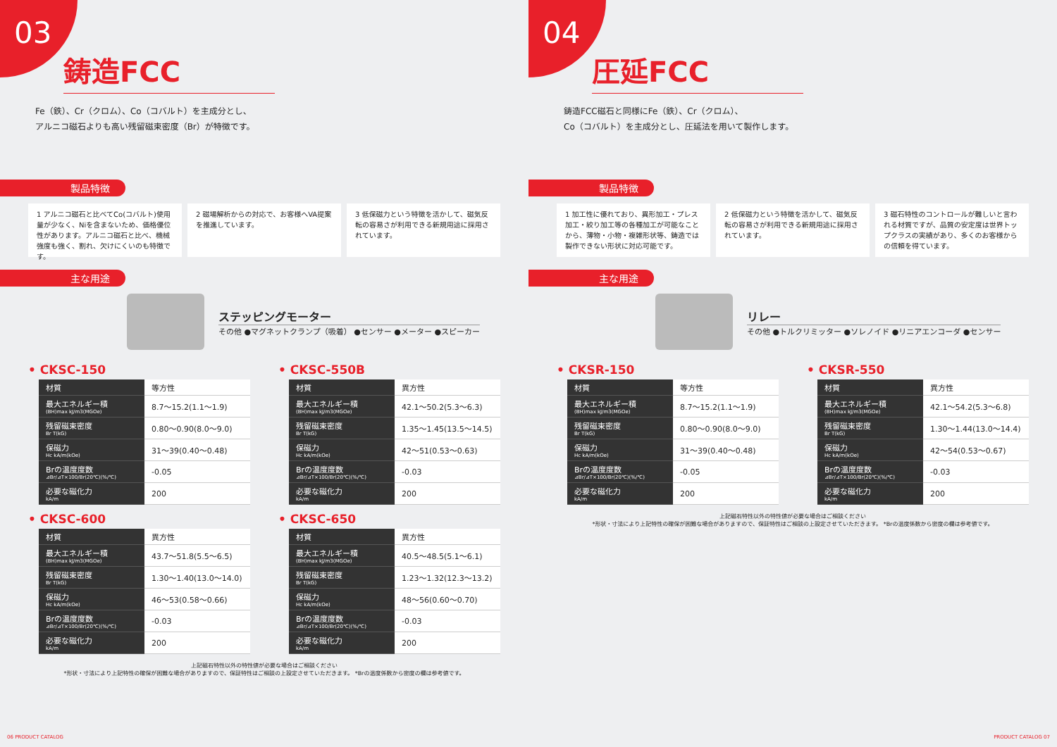03
鋳造FCC
Fe（鉄）、Cr（クロム）、Co（コバルト）を主成分とし、
アルニコ磁石よりも高い残留磁束密度（Br）が特徴です。
製品特徴
1 アルニコ磁石と比べてCo(コバルト)使用量が少なく、Niを含まないため、価格優位性があります。アルニコ磁石と比べ、機械強度も強く、割れ、欠けにくいのも特徴です。
2 磁場解析からの対応で、お客様へVA提案を推進しています。
3 低保磁力という特徴を活かして、磁気反転の容易さが利用できる新規用途に採用されています。
主な用途
ステッピングモーター
その他 ●マグネットクランプ（吸着） ●センサー ●メーター ●スピーカー
• CKSC-150
| 材質 | 等方性 |
| 最大エネルギー積 (BH)max kJ/m3(MGOe) | 8.7～15.2(1.1～1.9) |
| 残留磁束密度 Br T(kG) | 0.80～0.90(8.0～9.0) |
| 保磁力 Hc kA/m(kOe) | 31～39(0.40～0.48) |
| Brの温度度数 ⊿Br/⊿T×100/Br(20℃)(%/℃) | -0.05 |
| 必要な磁化力 kA/m | 200 |
• CKSC-550B
| 材質 | 異方性 |
| 最大エネルギー積 (BH)max kJ/m3(MGOe) | 42.1～50.2(5.3～6.3) |
| 残留磁束密度 Br T(kG) | 1.35～1.45(13.5～14.5) |
| 保磁力 Hc kA/m(kOe) | 42～51(0.53～0.63) |
| Brの温度度数 ⊿Br/⊿T×100/Br(20℃)(%/℃) | -0.03 |
| 必要な磁化力 kA/m | 200 |
• CKSC-600
| 材質 | 異方性 |
| 最大エネルギー積 (BH)max kJ/m3(MGOe) | 43.7～51.8(5.5～6.5) |
| 残留磁束密度 Br T(kG) | 1.30～1.40(13.0～14.0) |
| 保磁力 Hc kA/m(kOe) | 46～53(0.58～0.66) |
| Brの温度度数 ⊿Br/⊿T×100/Br(20℃)(%/℃) | -0.03 |
| 必要な磁化力 kA/m | 200 |
• CKSC-650
| 材質 | 異方性 |
| 最大エネルギー積 (BH)max kJ/m3(MGOe) | 40.5～48.5(5.1～6.1) |
| 残留磁束密度 Br T(kG) | 1.23～1.32(12.3～13.2) |
| 保磁力 Hc kA/m(kOe) | 48～56(0.60～0.70) |
| Brの温度度数 ⊿Br/⊿T×100/Br(20℃)(%/℃) | -0.03 |
| 必要な磁化力 kA/m | 200 |
上記磁石特性以外の特性値が必要な場合はご相談ください
*形状・寸法により上記特性の確保が困難な場合がありますので、保証特性はご相談の上設定させていただきます。 *Brの温度係数から密度の欄は参考値です。
06 PRODUCT CATALOG
04
圧延FCC
鋳造FCC磁石と同様にFe（鉄）、Cr（クロム）、
Co（コバルト）を主成分とし、圧延法を用いて製作します。
製品特徴
1 加工性に優れており、異形加工・プレス加工・絞り加工等の各種加工が可能なことから、薄物・小物・複雑形状等、鋳造では製作できない形状に対応可能です。
2 低保磁力という特徴を活かして、磁気反転の容易さが利用できる新規用途に採用されています。
3 磁石特性のコントロールが難しいと言われる材質ですが、品質の安定度は世界トップクラスの実績があり、多くのお客様からの信頼を得ています。
主な用途
リレー
その他 ●トルクリミッター ●ソレノイド ●リニアエンコーダ ●センサー
• CKSR-150
| 材質 | 等方性 |
| 最大エネルギー積 (BH)max kJ/m3(MGOe) | 8.7～15.2(1.1～1.9) |
| 残留磁束密度 Br T(kG) | 0.80～0.90(8.0～9.0) |
| 保磁力 Hc kA/m(kOe) | 31～39(0.40～0.48) |
| Brの温度度数 ⊿Br/⊿T×100/Br(20℃)(%/℃) | -0.05 |
| 必要な磁化力 kA/m | 200 |
• CKSR-550
| 材質 | 異方性 |
| 最大エネルギー積 (BH)max kJ/m3(MGOe) | 42.1～54.2(5.3～6.8) |
| 残留磁束密度 Br T(kG) | 1.30～1.44(13.0～14.4) |
| 保磁力 Hc kA/m(kOe) | 42～54(0.53～0.67) |
| Brの温度度数 ⊿Br/⊿T×100/Br(20℃)(%/℃) | -0.03 |
| 必要な磁化力 kA/m | 200 |
上記磁石特性以外の特性値が必要な場合はご相談ください
*形状・寸法により上記特性の確保が困難な場合がありますので、保証特性はご相談の上設定させていただきます。 *Brの温度係数から密度の欄は参考値です。
PRODUCT CATALOG 07